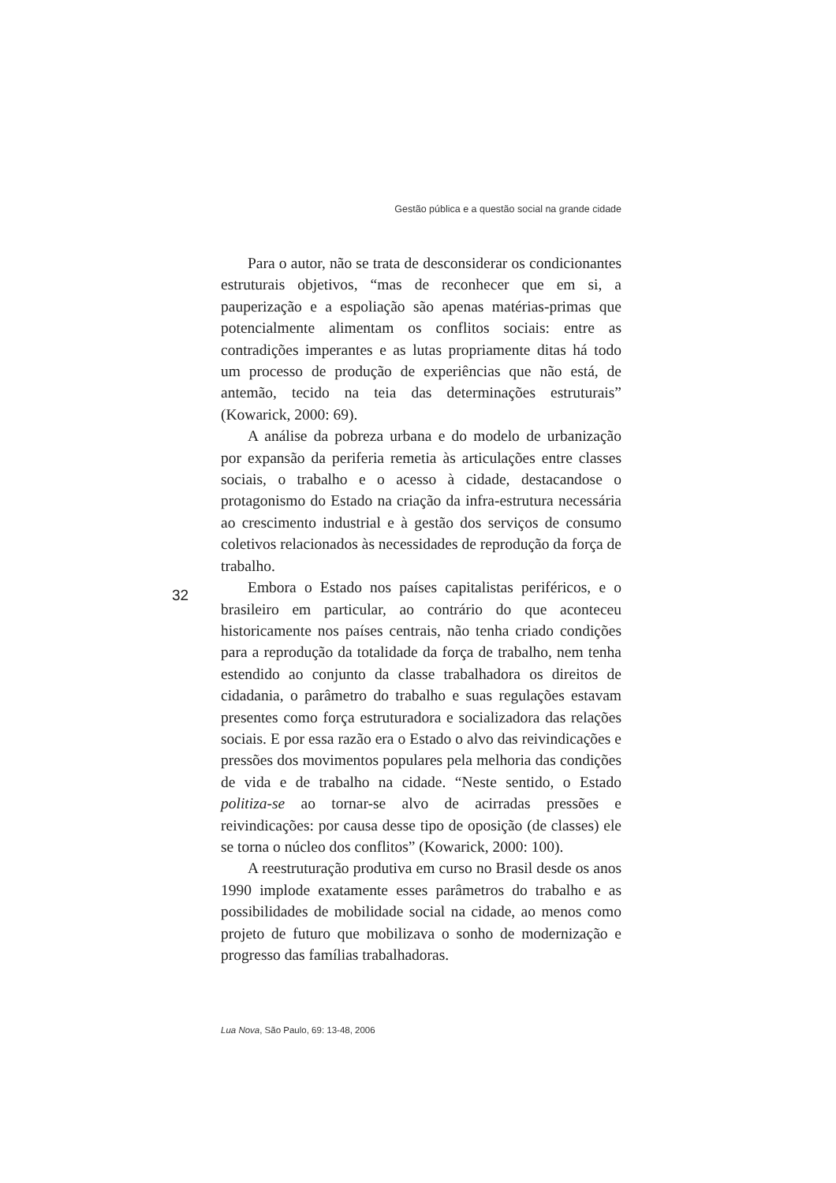Gestão pública e a questão social na grande cidade
Para o autor, não se trata de desconsiderar os condicionantes estruturais objetivos, “mas de reconhecer que em si, a pauperização e a espoliação são apenas matérias-primas que potencialmente alimentam os conflitos sociais: entre as contradições imperantes e as lutas propriamente ditas há todo um processo de produção de experiências que não está, de antemão, tecido na teia das determinações estruturais” (Kowarick, 2000: 69).
A análise da pobreza urbana e do modelo de urbanização por expansão da periferia remetia às articulações entre classes sociais, o trabalho e o acesso à cidade, destacandose o protagonismo do Estado na criação da infra-estrutura necessária ao crescimento industrial e à gestão dos serviços de consumo coletivos relacionados às necessidades de reprodução da força de trabalho.
Embora o Estado nos países capitalistas periféricos, e o brasileiro em particular, ao contrário do que aconteceu historicamente nos países centrais, não tenha criado condições para a reprodução da totalidade da força de trabalho, nem tenha estendido ao conjunto da classe trabalhadora os direitos de cidadania, o parâmetro do trabalho e suas regulações estavam presentes como força estruturadora e socializadora das relações sociais. E por essa razão era o Estado o alvo das reivindicações e pressões dos movimentos populares pela melhoria das condições de vida e de trabalho na cidade. “Neste sentido, o Estado politiza-se ao tornar-se alvo de acirradas pressões e reivindicações: por causa desse tipo de oposição (de classes) ele se torna o núcleo dos conflitos” (Kowarick, 2000: 100).
A reestruturação produtiva em curso no Brasil desde os anos 1990 implode exatamente esses parâmetros do trabalho e as possibilidades de mobilidade social na cidade, ao menos como projeto de futuro que mobilizava o sonho de modernização e progresso das famílias trabalhadoras.
32
Lua Nova, São Paulo, 69: 13-48, 2006